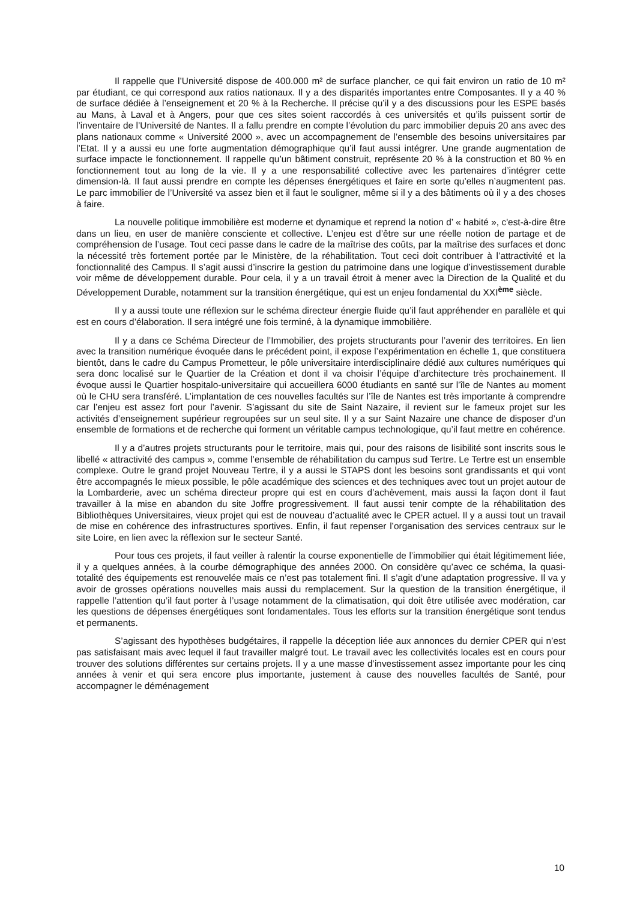Il rappelle que l’Université dispose de 400.000 m² de surface plancher, ce qui fait environ un ratio de 10 m² par étudiant, ce qui correspond aux ratios nationaux. Il y a des disparités importantes entre Composantes. Il y a 40 % de surface dédiée à l’enseignement et 20 % à la Recherche. Il précise qu’il y a des discussions pour les ESPE basés au Mans, à Laval et à Angers, pour que ces sites soient raccordés à ces universités et qu’ils puissent sortir de l’inventaire de l’Université de Nantes. Il a fallu prendre en compte l’évolution du parc immobilier depuis 20 ans avec des plans nationaux comme « Université 2000 », avec un accompagnement de l’ensemble des besoins universitaires par l’Etat. Il y a aussi eu une forte augmentation démographique qu’il faut aussi intégrer. Une grande augmentation de surface impacte le fonctionnement. Il rappelle qu’un bâtiment construit, représente 20 % à la construction et 80 % en fonctionnement tout au long de la vie. Il y a une responsabilité collective avec les partenaires d’intégrer cette dimension-là. Il faut aussi prendre en compte les dépenses énergétiques et faire en sorte qu’elles n’augmentent pas. Le parc immobilier de l’Université va assez bien et il faut le souligner, même si il y a des bâtiments où il y a des choses à faire.
La nouvelle politique immobilière est moderne et dynamique et reprend la notion d’ « habité », c'est-à-dire être dans un lieu, en user de manière consciente et collective. L’enjeu est d’être sur une réelle notion de partage et de compréhension de l’usage. Tout ceci passe dans le cadre de la maîtrise des coûts, par la maîtrise des surfaces et donc la nécessité très fortement portée par le Ministère, de la réhabilitation. Tout ceci doit contribuer à l’attractivité et la fonctionnalité des Campus. Il s’agit aussi d’inscrire la gestion du patrimoine dans une logique d’investissement durable voir même de développement durable. Pour cela, il y a un travail étroit à mener avec la Direction de la Qualité et du Développement Durable, notamment sur la transition énergétique, qui est un enjeu fondamental du XXI<sup>ème</sup> siècle.
Il y a aussi toute une réflexion sur le schéma directeur énergie fluide qu’il faut appréhender en parallèle et qui est en cours d’élaboration. Il sera intégré une fois terminé, à la dynamique immobilière.
Il y a dans ce Schéma Directeur de l’Immobilier, des projets structurants pour l’avenir des territoires. En lien avec la transition numérique évoquée dans le précédent point, il expose l’expérimentation en échelle 1, que constituera bientôt, dans le cadre du Campus Prometteur, le pôle universitaire interdisciplinaire dédié aux cultures numériques qui sera donc localisé sur le Quartier de la Création et dont il va choisir l’équipe d’architecture très prochainement. Il évoque aussi le Quartier hospitalo-universitaire qui accueillera 6000 étudiants en santé sur l’île de Nantes au moment où le CHU sera transféré. L’implantation de ces nouvelles facultés sur l’île de Nantes est très importante à comprendre car l’enjeu est assez fort pour l’avenir. S’agissant du site de Saint Nazaire, il revient sur le fameux projet sur les activités d’enseignement supérieur regroupées sur un seul site. Il y a sur Saint Nazaire une chance de disposer d’un ensemble de formations et de recherche qui forment un véritable campus technologique, qu’il faut mettre en cohérence.
Il y a d’autres projets structurants pour le territoire, mais qui, pour des raisons de lisibilité sont inscrits sous le libellé « attractivité des campus », comme l’ensemble de réhabilitation du campus sud Tertre. Le Tertre est un ensemble complexe. Outre le grand projet Nouveau Tertre, il y a aussi le STAPS dont les besoins sont grandissants et qui vont être accompagnés le mieux possible, le pôle académique des sciences et des techniques avec tout un projet autour de la Lombarderie, avec un schéma directeur propre qui est en cours d’achèvement, mais aussi la façon dont il faut travailler à la mise en abandon du site Joffre progressivement. Il faut aussi tenir compte de la réhabilitation des Bibliothèques Universitaires, vieux projet qui est de nouveau d’actualité avec le CPER actuel. Il y a aussi tout un travail de mise en cohérence des infrastructures sportives. Enfin, il faut repenser l’organisation des services centraux sur le site Loire, en lien avec la réflexion sur le secteur Santé.
Pour tous ces projets, il faut veiller à ralentir la course exponentielle de l’immobilier qui était légitimement liée, il y a quelques années, à la courbe démographique des années 2000. On considère qu’avec ce schéma, la quasi-totalité des équipements est renouvelée mais ce n’est pas totalement fini. Il s’agit d’une adaptation progressive. Il va y avoir de grosses opérations nouvelles mais aussi du remplacement. Sur la question de la transition énergétique, il rappelle l’attention qu’il faut porter à l’usage notamment de la climatisation, qui doit être utilisée avec modération, car les questions de dépenses énergétiques sont fondamentales. Tous les efforts sur la transition énergétique sont tendus et permanents.
S’agissant des hypothèses budgétaires, il rappelle la déception liée aux annonces du dernier CPER qui n’est pas satisfaisant mais avec lequel il faut travailler malgré tout. Le travail avec les collectivités locales est en cours pour trouver des solutions différentes sur certains projets. Il y a une masse d’investissement assez importante pour les cinq années à venir et qui sera encore plus importante, justement à cause des nouvelles facultés de Santé, pour accompagner le déménagement
10